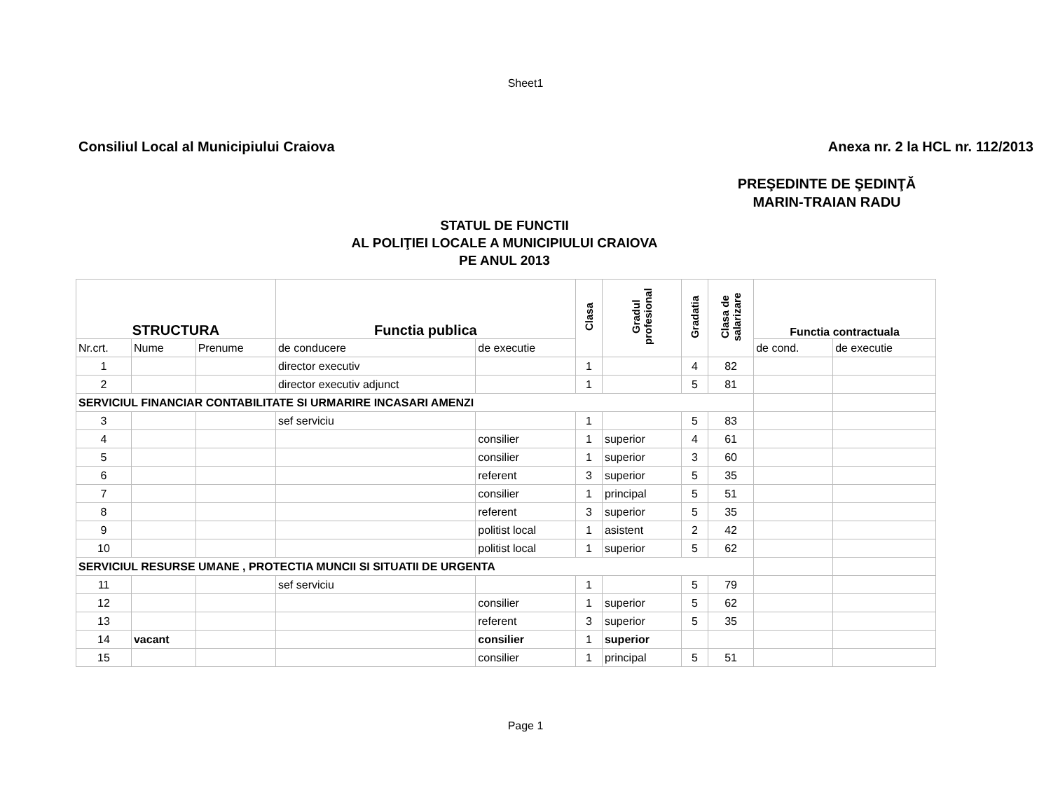Sheet1
Consiliul Local al Municipiului Craiova Anexa nr. 2 la HCL nr. 112/2013
PREŞEDINTE DE ŞEDINŢĂ
MARIN-TRAIAN RADU
STATUL DE FUNCTII
AL POLIŢIEI LOCALE A MUNICIPIULUI CRAIOVA
PE ANUL 2013
| STRUCTURA | | | Functia publica | | Clasa | Gradul profesional | Gradatia | Clasa de salarizare | Functia contractuala | |
| --- | --- | --- | --- | --- | --- | --- | --- | --- | --- | --- |
| Nr.crt. | Nume | Prenume | de conducere | de executie | | | | | de cond. | de executie |
| 1 | | | director executiv | | 1 | | 4 | 82 | | |
| 2 | | | director executiv adjunct | | 1 | | 5 | 81 | | |
| SERVICIUL FINANCIAR CONTABILITATE SI URMARIRE INCASARI AMENZI | | | | | | | | | | |
| 3 | | | sef serviciu | | 1 | | 5 | 83 | | |
| 4 | | | | consilier | 1 | superior | 4 | 61 | | |
| 5 | | | | consilier | 1 | superior | 3 | 60 | | |
| 6 | | | | referent | 3 | superior | 5 | 35 | | |
| 7 | | | | consilier | 1 | principal | 5 | 51 | | |
| 8 | | | | referent | 3 | superior | 5 | 35 | | |
| 9 | | | | politist local | 1 | asistent | 2 | 42 | | |
| 10 | | | | politist local | 1 | superior | 5 | 62 | | |
| SERVICIUL RESURSE UMANE , PROTECTIA MUNCII SI SITUATII DE URGENTA | | | | | | | | | | |
| 11 | | | sef serviciu | | 1 | | 5 | 79 | | |
| 12 | | | | consilier | 1 | superior | 5 | 62 | | |
| 13 | | | | referent | 3 | superior | 5 | 35 | | |
| 14 | vacant | | | consilier | 1 | superior | | | | |
| 15 | | | | consilier | 1 | principal | 5 | 51 | | |
Page 1